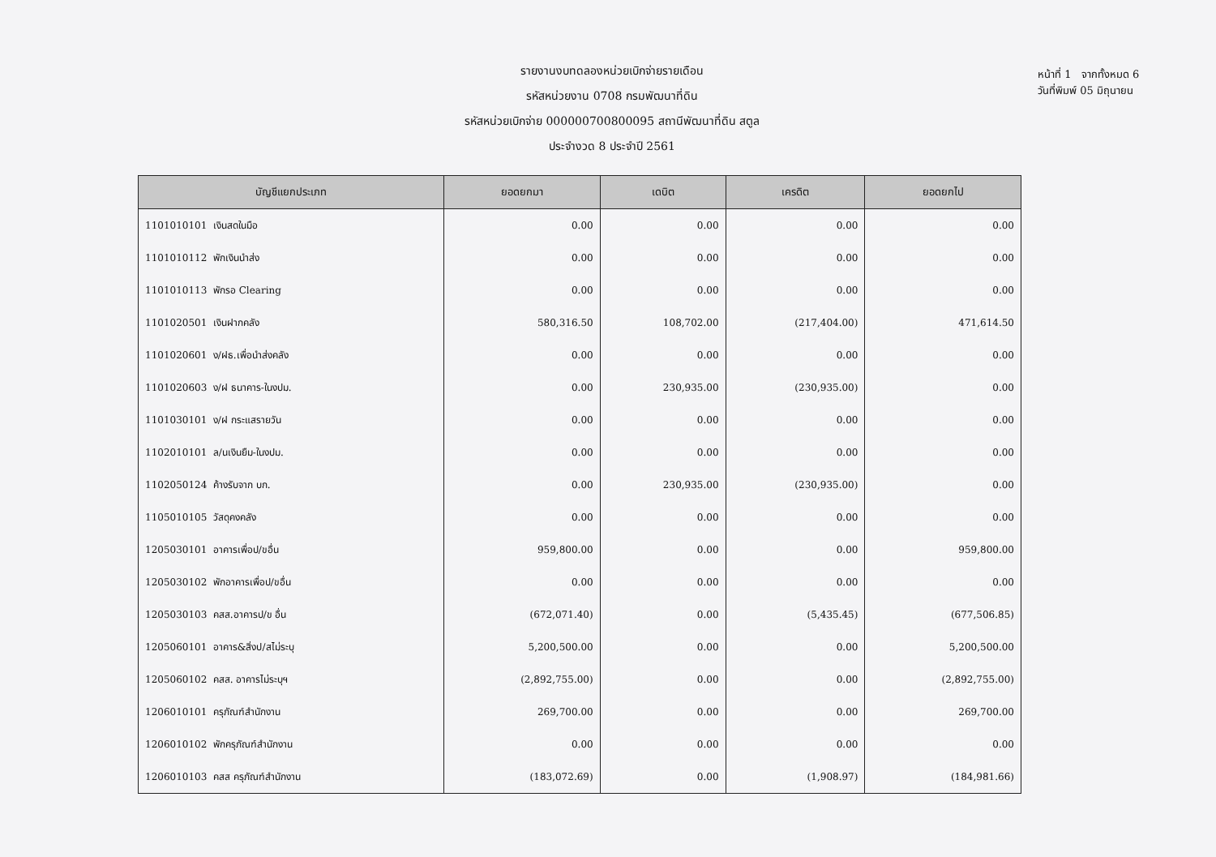รายงานงบทดลองหน่วยเบิกจ่ายรายเดือน
รหัสหน่วยงาน 0708 กรมพัฒนาที่ดิน
รหัสหน่วยเบิกจ่าย 000000700800095 สถานีพัฒนาที่ดิน สตูล
ประจำงวด 8 ประจำปี 2561
หน้าที่ 1 จากทั้งหมด 6
วันที่พิมพ์ 05 มิถุนายน
| บัญชีแยกประเภท | ยอดยกมา | เดบิต | เครดิต | ยอดยกไป |
| --- | --- | --- | --- | --- |
| 1101010101 เงินสดในมือ | 0.00 | 0.00 | 0.00 | 0.00 |
| 1101010112 พักเงินนำส่ง | 0.00 | 0.00 | 0.00 | 0.00 |
| 1101010113 พักรอ Clearing | 0.00 | 0.00 | 0.00 | 0.00 |
| 1101020501 เงินฝากคลัง | 580,316.50 | 108,702.00 | (217,404.00) | 471,614.50 |
| 1101020601 ง/ฝธ.เพื่อนำส่งคลัง | 0.00 | 0.00 | 0.00 | 0.00 |
| 1101020603 ง/ฝ ธนาคาร-ในงปม. | 0.00 | 230,935.00 | (230,935.00) | 0.00 |
| 1101030101 ง/ฝ กระแสรายวัน | 0.00 | 0.00 | 0.00 | 0.00 |
| 1102010101 ล/นเงินยืม-ในงปม. | 0.00 | 0.00 | 0.00 | 0.00 |
| 1102050124 ค้างรับจาก บก. | 0.00 | 230,935.00 | (230,935.00) | 0.00 |
| 1105010105 วัสดุคงคลัง | 0.00 | 0.00 | 0.00 | 0.00 |
| 1205030101 อาคารเพื่อป/ขอื่น | 959,800.00 | 0.00 | 0.00 | 959,800.00 |
| 1205030102 พักอาคารเพื่อป/ขอื่น | 0.00 | 0.00 | 0.00 | 0.00 |
| 1205030103 คสส.อาคารป/ข อื่น | (672,071.40) | 0.00 | (5,435.45) | (677,506.85) |
| 1205060101 อาคาร&สิ่งป/สไม่ระบุ | 5,200,500.00 | 0.00 | 0.00 | 5,200,500.00 |
| 1205060102 คสส. อาคารไม่ระบุฯ | (2,892,755.00) | 0.00 | 0.00 | (2,892,755.00) |
| 1206010101 ครุภัณฑ์สำนักงาน | 269,700.00 | 0.00 | 0.00 | 269,700.00 |
| 1206010102 พักครุภัณฑ์สำนักงาน | 0.00 | 0.00 | 0.00 | 0.00 |
| 1206010103 คสส ครุภัณฑ์สำนักงาน | (183,072.69) | 0.00 | (1,908.97) | (184,981.66) |